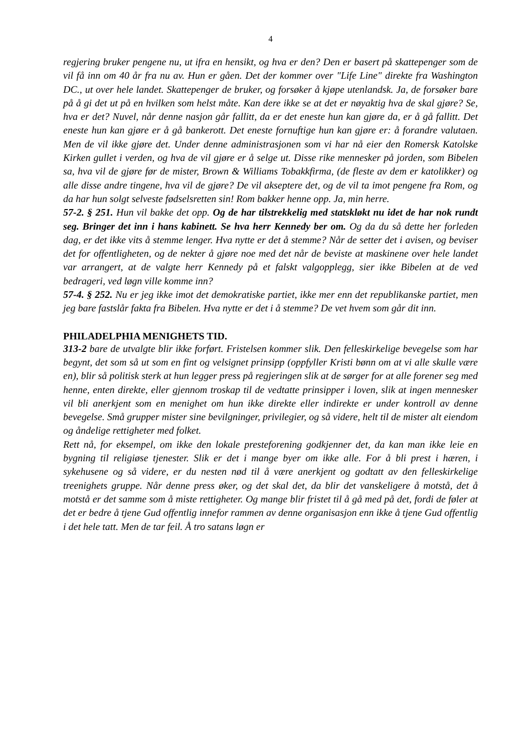4
regjering bruker pengene nu, ut ifra en hensikt, og hva er den? Den er basert på skattepenger som de vil få inn om 40 år fra nu av. Hun er gåen. Det der kommer over "Life Line" direkte fra Washington DC., ut over hele landet. Skattepenger de bruker, og forsøker å kjøpe utenlandsk. Ja, de forsøker bare på å gi det ut på en hvilken som helst måte. Kan dere ikke se at det er nøyaktig hva de skal gjøre? Se, hva er det? Nuvel, når denne nasjon går fallitt, da er det eneste hun kan gjøre da, er å gå fallitt. Det eneste hun kan gjøre er å gå bankerott. Det eneste fornuftige hun kan gjøre er: å forandre valutaen. Men de vil ikke gjøre det. Under denne administrasjonen som vi har nå eier den Romersk Katolske Kirken gullet i verden, og hva de vil gjøre er å selge ut. Disse rike mennesker på jorden, som Bibelen sa, hva vil de gjøre før de mister, Brown & Williams Tobakkfirma, (de fleste av dem er katolikker) og alle disse andre tingene, hva vil de gjøre? De vil akseptere det, og de vil ta imot pengene fra Rom, og da har hun solgt selveste fødselsretten sin! Rom bakker henne opp. Ja, min herre.
57-2. § 251. Hun vil bakke det opp. Og de har tilstrekkelig med statskløkt nu idet de har nok rundt seg. Bringer det inn i hans kabinett. Se hva herr Kennedy ber om. Og da du så dette her forleden dag, er det ikke vits å stemme lenger. Hva nytte er det å stemme? Når de setter det i avisen, og beviser det for offentligheten, og de nekter å gjøre noe med det når de beviste at maskinene over hele landet var arrangert, at de valgte herr Kennedy på et falskt valgopplegg, sier ikke Bibelen at de ved bedrageri, ved løgn ville komme inn?
57-4. § 252. Nu er jeg ikke imot det demokratiske partiet, ikke mer enn det republikanske partiet, men jeg bare fastslår fakta fra Bibelen. Hva nytte er det i å stemme? De vet hvem som går dit inn.
PHILADELPHIA MENIGHETS TID.
313-2 bare de utvalgte blir ikke forført. Fristelsen kommer slik. Den felleskirkelige bevegelse som har begynt, det som så ut som en fint og velsignet prinsipp (oppfyller Kristi bønn om at vi alle skulle være en), blir så politisk sterk at hun legger press på regjeringen slik at de sørger for at alle forener seg med henne, enten direkte, eller gjennom troskap til de vedtatte prinsipper i loven, slik at ingen mennesker vil bli anerkjent som en menighet om hun ikke direkte eller indirekte er under kontroll av denne bevegelse. Små grupper mister sine bevilgninger, privilegier, og så videre, helt til de mister alt eiendom og åndelige rettigheter med folket.
Rett nå, for eksempel, om ikke den lokale presteforening godkjenner det, da kan man ikke leie en bygning til religiøse tjenester. Slik er det i mange byer om ikke alle. For å bli prest i hæren, i sykehusene og så videre, er du nesten nød til å være anerkjent og godtatt av den felleskirkelige treenighets gruppe. Når denne press øker, og det skal det, da blir det vanskeligere å motstå, det å motstå er det samme som å miste rettigheter. Og mange blir fristet til å gå med på det, fordi de føler at det er bedre å tjene Gud offentlig innefor rammen av denne organisasjon enn ikke å tjene Gud offentlig i det hele tatt. Men de tar feil. Å tro satans løgn er